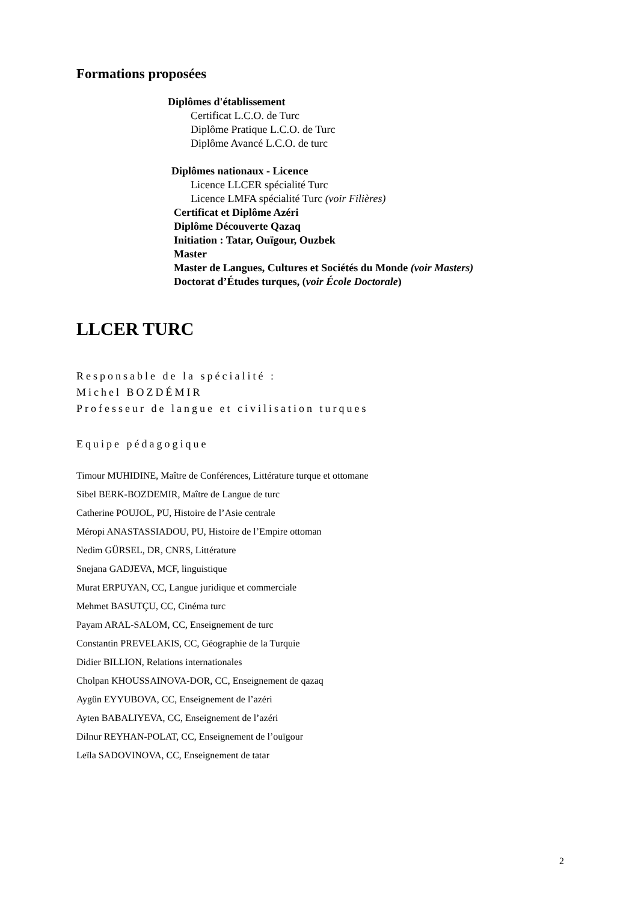Formations proposées
Diplômes d'établissement
Certificat L.C.O. de Turc
Diplôme Pratique L.C.O. de Turc
Diplôme Avancé L.C.O. de turc
Diplômes nationaux - Licence
Licence LLCER spécialité Turc
Licence LMFA spécialité Turc (voir Filières)
Certificat et Diplôme Azéri
Diplôme Découverte Qazaq
Initiation : Tatar, Ouïgour, Ouzbek
Master
Master de Langues, Cultures et Sociétés du Monde (voir Masters)
Doctorat d’Études turques, (voir École Doctorale)
LLCER TURC
Responsable de la spécialité :
Michel BOZDÉMIR
Professeur de langue et civilisation turques
Equipe pédagogique
Timour MUHIDINE, Maître de Conférences, Littérature turque et ottomane
Sibel BERK-BOZDEMIR, Maître de Langue de turc
Catherine POUJOL, PU, Histoire de l’Asie centrale
Méropi ANASTASSIADOU, PU, Histoire de l’Empire ottoman
Nedim GÜRSEL, DR, CNRS, Littérature
Snejana GADJEVA, MCF, linguistique
Murat ERPUYAN, CC, Langue juridique et commerciale
Mehmet BASUTÇU, CC, Cinéma turc
Payam ARAL-SALOM, CC, Enseignement de turc
Constantin PREVELAKIS, CC, Géographie de la Turquie
Didier BILLION, Relations internationales
Cholpan KHOUSSAINOVA-DOR, CC, Enseignement de qazaq
Aygün EYYUBOVA, CC, Enseignement de l’azéri
Ayten BABALIYEVA, CC, Enseignement de l’azéri
Dilnur REYHAN-POLAT, CC, Enseignement de l’ouïgour
Leïla SADOVINOVA, CC, Enseignement de tatar
2